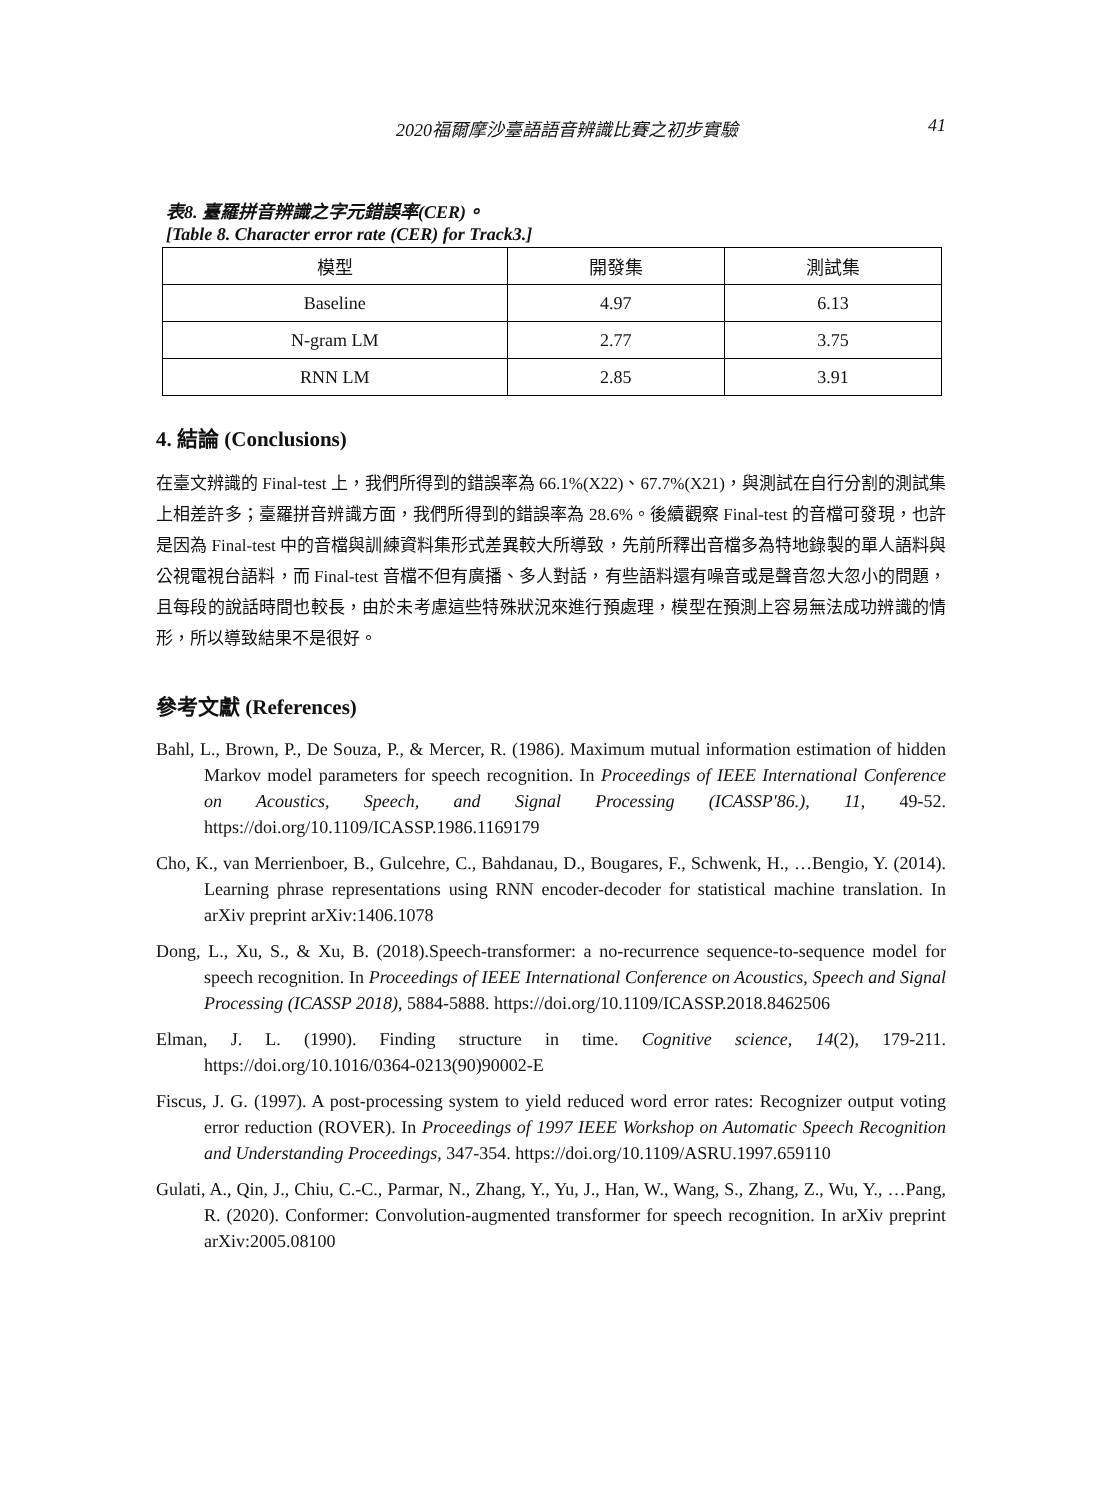2020福爾摩沙臺語語音辨識比賽之初步實驗 41
表8. 臺羅拼音辨識之字元錯誤率(CER)。
[Table 8. Character error rate (CER) for Track3.]
| 模型 | 開發集 | 測試集 |
| Baseline | 4.97 | 6.13 |
| N-gram LM | 2.77 | 3.75 |
| RNN LM | 2.85 | 3.91 |
4. 結論 (Conclusions)
在臺文辨識的 Final-test 上，我們所得到的錯誤率為 66.1%(X22)、67.7%(X21)，與測試在自行分割的測試集上相差許多；臺羅拼音辨識方面，我們所得到的錯誤率為 28.6%。後續觀察 Final-test 的音檔可發現，也許是因為 Final-test 中的音檔與訓練資料集形式差異較大所導致，先前所釋出音檔多為特地錄製的單人語料與公視電視台語料，而 Final-test 音檔不但有廣播、多人對話，有些語料還有噪音或是聲音忽大忽小的問題，且每段的說話時間也較長，由於未考慮這些特殊狀況來進行預處理，模型在預測上容易無法成功辨識的情形，所以導致結果不是很好。
參考文獻 (References)
Bahl, L., Brown, P., De Souza, P., & Mercer, R. (1986). Maximum mutual information estimation of hidden Markov model parameters for speech recognition. In Proceedings of IEEE International Conference on Acoustics, Speech, and Signal Processing (ICASSP'86.), 11, 49-52. https://doi.org/10.1109/ICASSP.1986.1169179
Cho, K., van Merrienboer, B., Gulcehre, C., Bahdanau, D., Bougares, F., Schwenk, H., …Bengio, Y. (2014). Learning phrase representations using RNN encoder-decoder for statistical machine translation. In arXiv preprint arXiv:1406.1078
Dong, L., Xu, S., & Xu, B. (2018).Speech-transformer: a no-recurrence sequence-to-sequence model for speech recognition. In Proceedings of IEEE International Conference on Acoustics, Speech and Signal Processing (ICASSP 2018), 5884-5888. https://doi.org/10.1109/ICASSP.2018.8462506
Elman, J. L. (1990). Finding structure in time. Cognitive science, 14(2), 179-211. https://doi.org/10.1016/0364-0213(90)90002-E
Fiscus, J. G. (1997). A post-processing system to yield reduced word error rates: Recognizer output voting error reduction (ROVER). In Proceedings of 1997 IEEE Workshop on Automatic Speech Recognition and Understanding Proceedings, 347-354. https://doi.org/10.1109/ASRU.1997.659110
Gulati, A., Qin, J., Chiu, C.-C., Parmar, N., Zhang, Y., Yu, J., Han, W., Wang, S., Zhang, Z., Wu, Y., …Pang, R. (2020). Conformer: Convolution-augmented transformer for speech recognition. In arXiv preprint arXiv:2005.08100